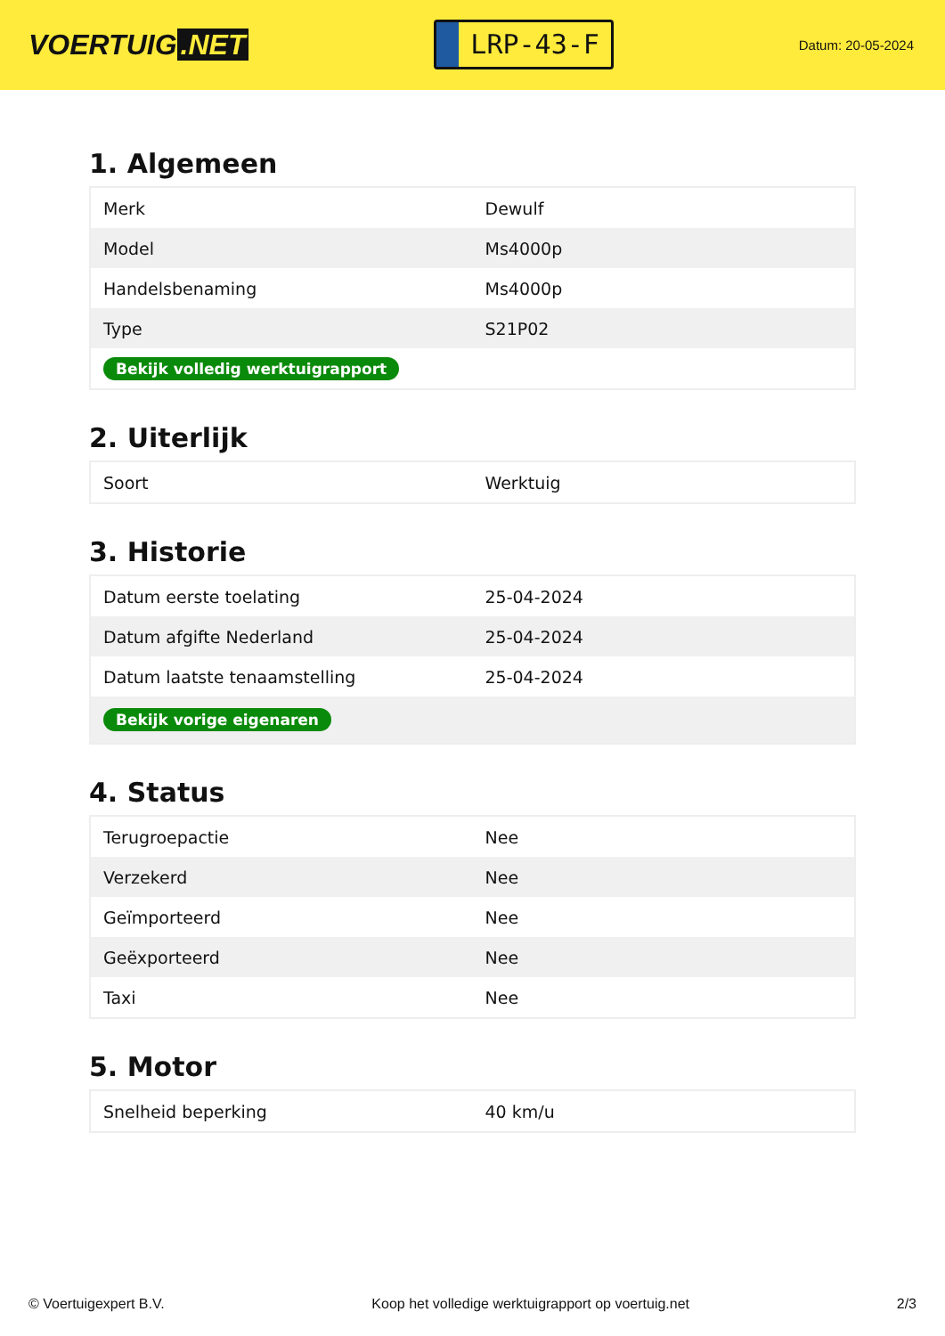VOERTUIG.NET
LRP-43-F
Datum: 20-05-2024
1. Algemeen
| Merk | Dewulf |
| Model | Ms4000p |
| Handelsbenaming | Ms4000p |
| Type | S21P02 |
| Bekijk volledig werktuigrapport | |
2. Uiterlijk
| Soort | Werktuig |
3. Historie
| Datum eerste toelating | 25-04-2024 |
| Datum afgifte Nederland | 25-04-2024 |
| Datum laatste tenaamstelling | 25-04-2024 |
| Bekijk vorige eigenaren | |
4. Status
| Terugroepactie | Nee |
| Verzekerd | Nee |
| Geïmporteerd | Nee |
| Geëxporteerd | Nee |
| Taxi | Nee |
5. Motor
| Snelheid beperking | 40 km/u |
© Voertuigexpert B.V. Koop het volledige werktuigrapport op voertuig.net 2/3